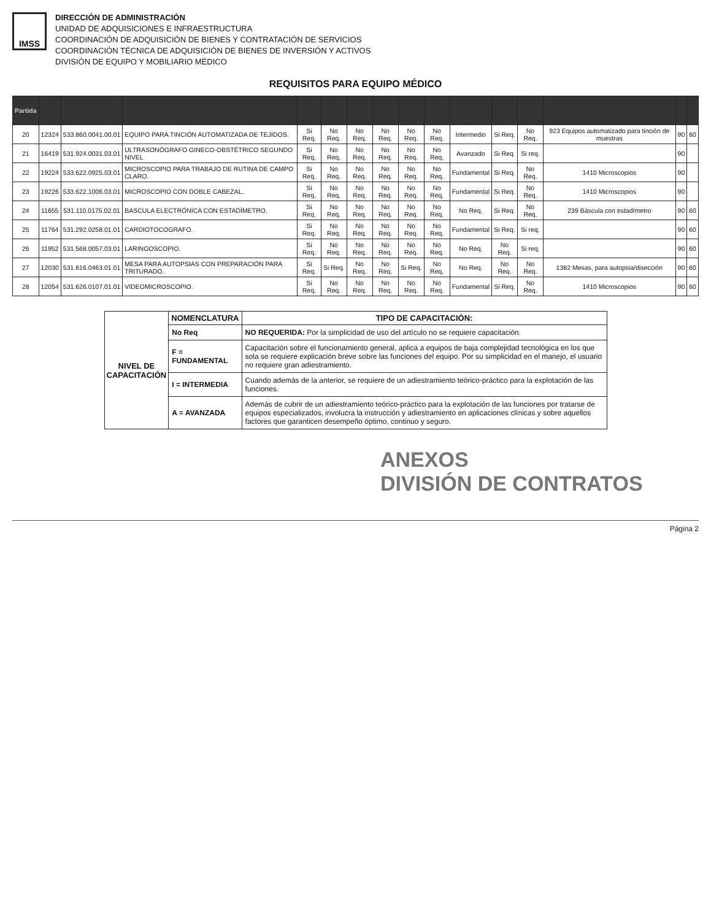IMSS
DIRECCIÓN DE ADMINISTRACIÓN
UNIDAD DE ADQUISICIONES E INFRAESTRUCTURA
COORDINACIÓN DE ADQUISICIÓN DE BIENES Y CONTRATACIÓN DE SERVICIOS
COORDINACIÓN TÉCNICA DE ADQUISICIÓN DE BIENES DE INVERSIÓN Y ACTIVOS
DIVISIÓN DE EQUIPO Y MOBILIARIO MÉDICO
REQUISITOS PARA EQUIPO MÉDICO
| Partida | | | | | | | | | | | | | | | |
| --- | --- | --- | --- | --- | --- | --- | --- | --- | --- | --- | --- | --- | --- | --- | --- |
| 20 | 12324 | 533.860.0041.00.01 | EQUIPO PARA TINCIÓN AUTOMATIZADA DE TEJIDOS. | Si Req. | No Req. | No Req. | No Req. | No Req. | No Req. | Intermedio | Si Req. | No Req. | 923 Equipos automatizado para tinción de muestras | 90 | 60 |
| 21 | 16419 | 531.924.0031.03.01 | ULTRASONÓGRAFO GINECO-OBSTÉTRICO SEGUNDO NIVEL | Si Req. | No Req. | No Req. | No Req. | No Req. | No Req. | Avanzado | Si Req. | Si req. | | 90 | |
| 22 | 19224 | 533.622.0925.03.01 | MICROSCOPIO PARA TRABAJO DE RUTINA DE CAMPO CLARO. | Si Req. | No Req. | No Req. | No Req. | No Req. | No Req. | Fundamental | Si Req. | No Req. | 1410 Microscopios | 90 | |
| 23 | 19226 | 533.622.1006.03.01 | MICROSCOPIO CON DOBLE CABEZAL. | Si Req. | No Req. | No Req. | No Req. | No Req. | No Req. | Fundamental | Si Req. | No Req. | 1410 Microscopios | 90 | |
| 24 | 11655 | 531.110.0175.02.01 | BASCULA ELECTRÓNICA CON ESTADÍMETRO. | Si Req. | No Req. | No Req. | No Req. | No Req. | No Req. | No Req. | Si Req. | No Req. | 239 Báscula con estadímetro | 90 | 60 |
| 25 | 11764 | 531.292.0258.01.01 | CARDIOTOCOGRAFO. | Si Req. | No Req. | No Req. | No Req. | No Req. | No Req. | Fundamental | Si Req. | Si req. | | 90 | 60 |
| 26 | 11952 | 531.568.0057.03.01 | LARINGOSCOPIO. | Si Req. | No Req. | No Req. | No Req. | No Req. | No Req. | No Req. | No Req. | Si req. | | 90 | 60 |
| 27 | 12030 | 531.616.0463.01.01 | MESA PARA AUTOPSIAS CON PREPARACIÓN PARA TRITURADO. | Si Req. | Si Req. | No Req. | No Req. | Si Req. | No Req. | No Req. | No Req. | No Req. | 1382 Mesas, para autopsia/disección | 90 | 60 |
| 28 | 12054 | 531.626.0107.01.01 | VIDEOMICROSCOPIO. | Si Req. | No Req. | No Req. | No Req. | No Req. | No Req. | Fundamental | Si Req. | No Req. | 1410 Microscopios | 90 | 60 |
| NIVEL DE CAPACITACIÓN | NOMENCLATURA | TIPO DE CAPACITACIÓN: |
| --- | --- | --- |
| | No Req | NO REQUERIDA: Por la simplicidad de uso del artículo no se requiere capacitación. |
| | F = FUNDAMENTAL | Capacitación sobre el funcionamiento general, aplica a equipos de baja complejidad tecnológica en los que sola se requiere explicación breve sobre las funciones del equipo. Por su simplicidad en el manejo, el usuario no requiere gran adiestramiento. |
| | I = INTERMEDIA | Cuando además de la anterior, se requiere de un adiestramiento teórico-práctico para la explotación de las funciones. |
| | A = AVANZADA | Además de cubrir de un adiestramiento teórico-práctico para la explotación de las funciones por tratarse de equipos especializados, involucra la instrucción y adiestramiento en aplicaciones clínicas y sobre aquellos factores que garanticen desempeño óptimo, continuo y seguro. |
ANEXOS
DIVISIÓN DE CONTRATOS
Página 2